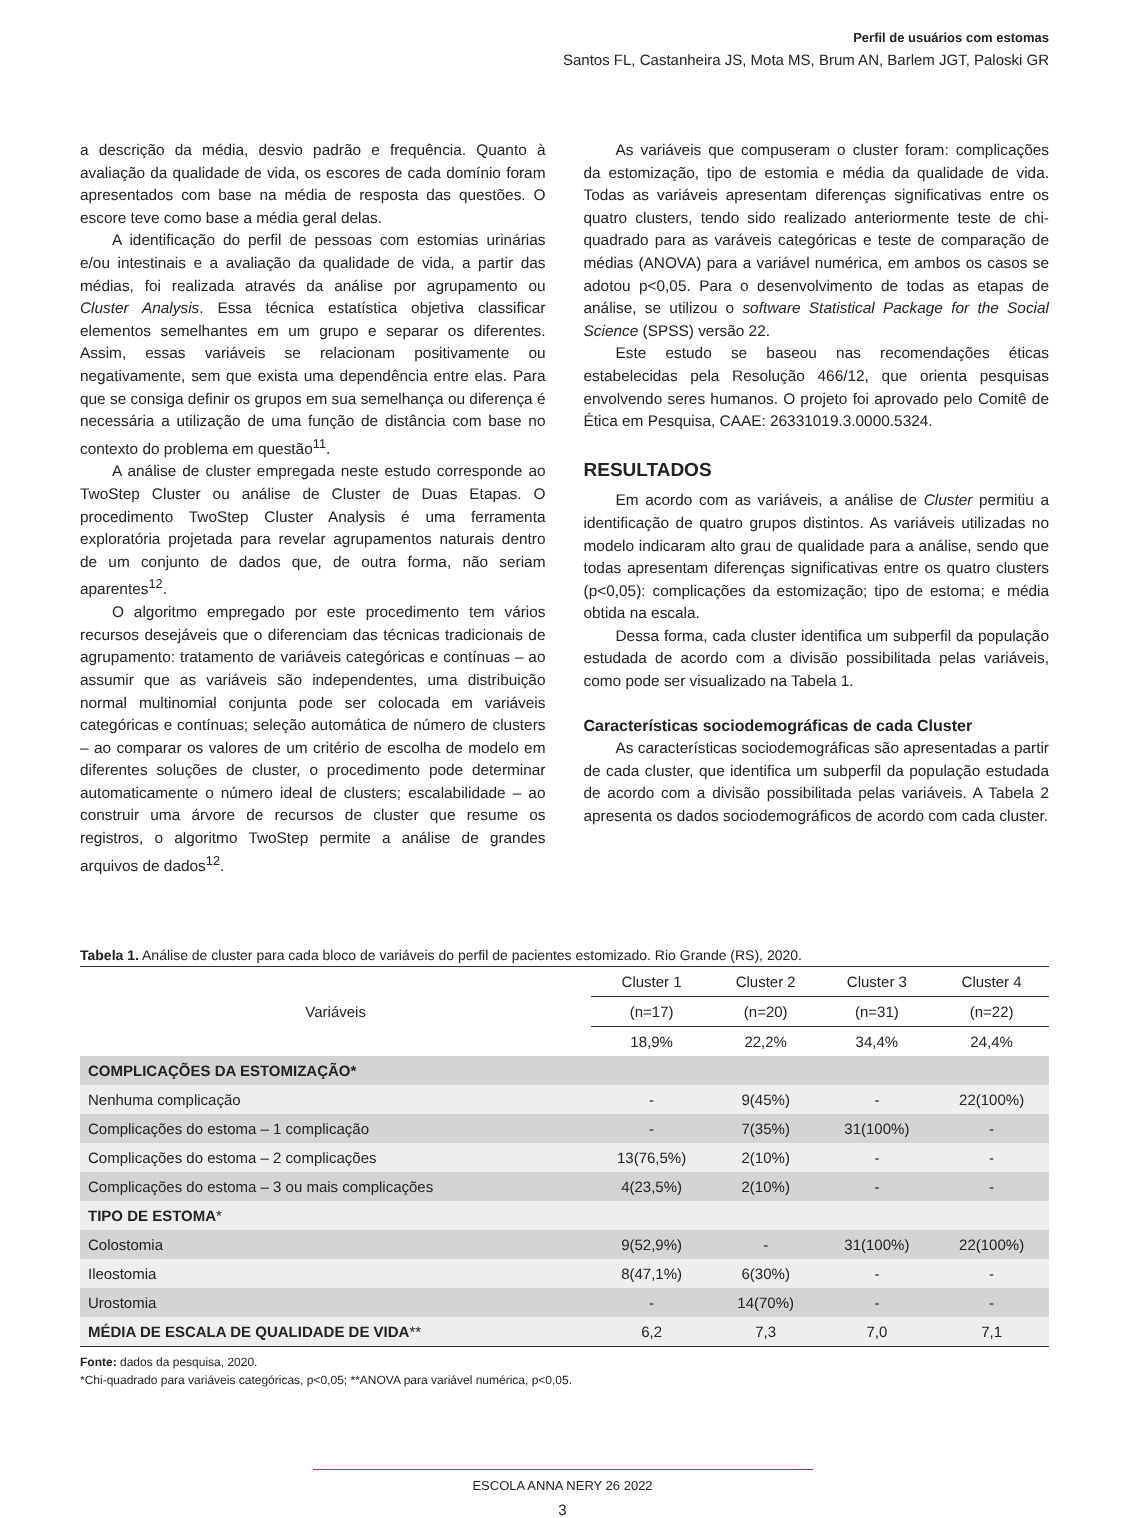Perfil de usuários com estomas
Santos FL, Castanheira JS, Mota MS, Brum AN, Barlem JGT, Paloski GR
a descrição da média, desvio padrão e frequência. Quanto à avaliação da qualidade de vida, os escores de cada domínio foram apresentados com base na média de resposta das questões. O escore teve como base a média geral delas.
A identificação do perfil de pessoas com estomias urinárias e/ou intestinais e a avaliação da qualidade de vida, a partir das médias, foi realizada através da análise por agrupamento ou Cluster Analysis. Essa técnica estatística objetiva classificar elementos semelhantes em um grupo e separar os diferentes. Assim, essas variáveis se relacionam positivamente ou negativamente, sem que exista uma dependência entre elas. Para que se consiga definir os grupos em sua semelhança ou diferença é necessária a utilização de uma função de distância com base no contexto do problema em questão<sup>11</sup>.
A análise de cluster empregada neste estudo corresponde ao TwoStep Cluster ou análise de Cluster de Duas Etapas. O procedimento TwoStep Cluster Analysis é uma ferramenta exploratória projetada para revelar agrupamentos naturais dentro de um conjunto de dados que, de outra forma, não seriam aparentes<sup>12</sup>.
O algoritmo empregado por este procedimento tem vários recursos desejáveis que o diferenciam das técnicas tradicionais de agrupamento: tratamento de variáveis categóricas e contínuas – ao assumir que as variáveis são independentes, uma distribuição normal multinomial conjunta pode ser colocada em variáveis categóricas e contínuas; seleção automática de número de clusters – ao comparar os valores de um critério de escolha de modelo em diferentes soluções de cluster, o procedimento pode determinar automaticamente o número ideal de clusters; escalabilidade – ao construir uma árvore de recursos de cluster que resume os registros, o algoritmo TwoStep permite a análise de grandes arquivos de dados<sup>12</sup>.
As variáveis que compuseram o cluster foram: complicações da estomização, tipo de estomia e média da qualidade de vida. Todas as variáveis apresentam diferenças significativas entre os quatro clusters, tendo sido realizado anteriormente teste de chi-quadrado para as varáveis categóricas e teste de comparação de médias (ANOVA) para a variável numérica, em ambos os casos se adotou p<0,05. Para o desenvolvimento de todas as etapas de análise, se utilizou o software Statistical Package for the Social Science (SPSS) versão 22.
Este estudo se baseou nas recomendações éticas estabelecidas pela Resolução 466/12, que orienta pesquisas envolvendo seres humanos. O projeto foi aprovado pelo Comitê de Ética em Pesquisa, CAAE: 26331019.3.0000.5324.
RESULTADOS
Em acordo com as variáveis, a análise de Cluster permitiu a identificação de quatro grupos distintos. As variáveis utilizadas no modelo indicaram alto grau de qualidade para a análise, sendo que todas apresentam diferenças significativas entre os quatro clusters (p<0,05): complicações da estomização; tipo de estoma; e média obtida na escala.
Dessa forma, cada cluster identifica um subperfil da população estudada de acordo com a divisão possibilitada pelas variáveis, como pode ser visualizado na Tabela 1.
Características sociodemográficas de cada Cluster
As características sociodemográficas são apresentadas a partir de cada cluster, que identifica um subperfil da população estudada de acordo com a divisão possibilitada pelas variáveis. A Tabela 2 apresenta os dados sociodemográficos de acordo com cada cluster.
Tabela 1. Análise de cluster para cada bloco de variáveis do perfil de pacientes estomizado. Rio Grande (RS), 2020.
| Variáveis | Cluster 1 | Cluster 2 | Cluster 3 | Cluster 4 |
| --- | --- | --- | --- | --- |
| | (n=17) | (n=20) | (n=31) | (n=22) |
| | 18,9% | 22,2% | 34,4% | 24,4% |
| COMPLICAÇÕES DA ESTOMIZAÇÃO* | | | | |
| Nenhuma complicação | - | 9(45%) | - | 22(100%) |
| Complicações do estoma – 1 complicação | - | 7(35%) | 31(100%) | - |
| Complicações do estoma – 2 complicações | 13(76,5%) | 2(10%) | - | - |
| Complicações do estoma – 3 ou mais complicações | 4(23,5%) | 2(10%) | - | - |
| TIPO DE ESTOMA * | | | | |
| Colostomia | 9(52,9%) | - | 31(100%) | 22(100%) |
| Ileostomia | 8(47,1%) | 6(30%) | - | - |
| Urostomia | - | 14(70%) | - | - |
| MÉDIA DE ESCALA DE QUALIDADE DE VIDA ** | 6,2 | 7,3 | 7,0 | 7,1 |
Fonte: dados da pesquisa, 2020.
*Chi-quadrado para variáveis categóricas, p<0,05; **ANOVA para variável numérica, p<0,05.
ESCOLA ANNA NERY 26 2022
3